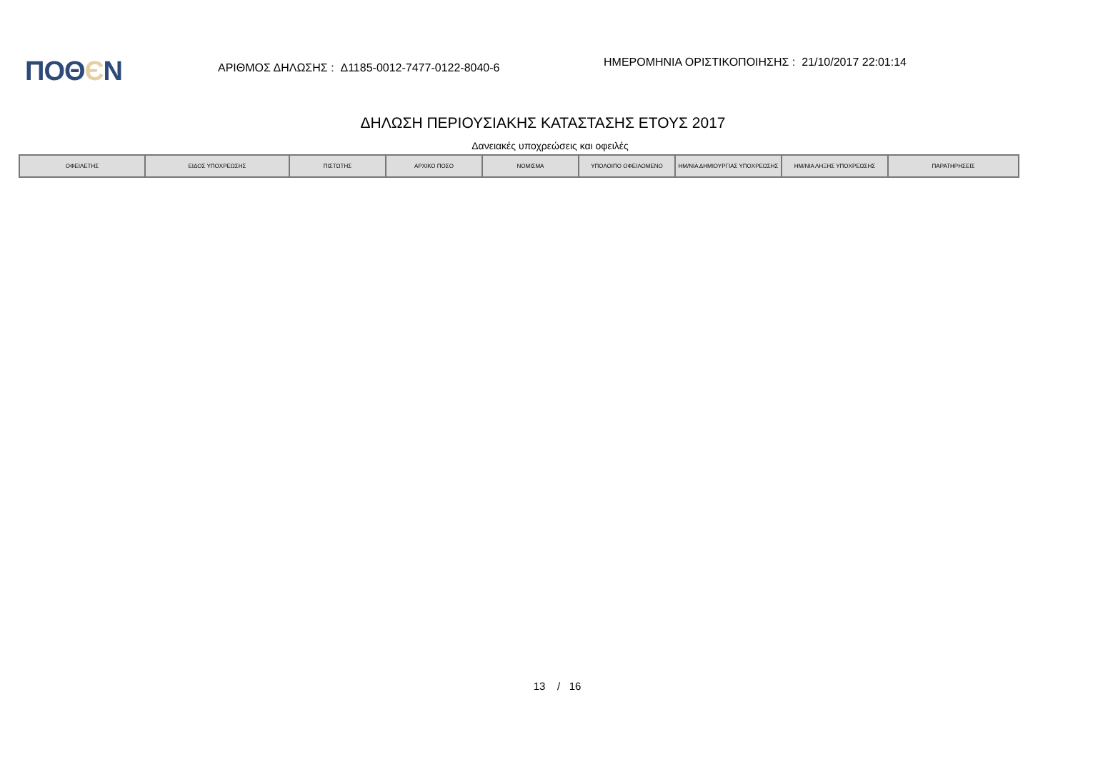ΠΟΘЄΝ
ΑΡΙΘΜΟΣ ΔΗΛΩΣΗΣ : Δ1185-0012-7477-0122-8040-6
ΗΜΕΡΟΜΗΝΙΑ ΟΡΙΣΤΙΚΟΠΟΙΗΣΗΣ : 21/10/2017 22:01:14
ΔΗΛΩΣΗ ΠΕΡΙΟΥΣΙΑΚΗΣ ΚΑΤΑΣΤΑΣΗΣ ΕΤΟΥΣ 2017
Δανειακές υποχρεώσεις και οφειλές
| ΟΦΕΙΛΕΤΗΣ | ΕΙΔΟΣ ΥΠΟΧΡΕΩΣΗΣ | ΠΙΣΤΩΤΗΣ | ΑΡΧΙΚΟ ΠΟΣΟ | ΝΟΜΙΣΜΑ | ΥΠΟΛΟΙΠΟ ΟΦΕΙΛΟΜΕΝΟ | ΗΜ/ΝΙΑ ΔΗΜΙΟΥΡΓΙΑΣ ΥΠΟΧΡΕΩΣΗΣ | ΗΜ/ΝΙΑ ΛΗΞΗΣ ΥΠΟΧΡΕΩΣΗΣ | ΠΑΡΑΤΗΡΗΣΕΙΣ |
| --- | --- | --- | --- | --- | --- | --- | --- | --- |
13 / 16